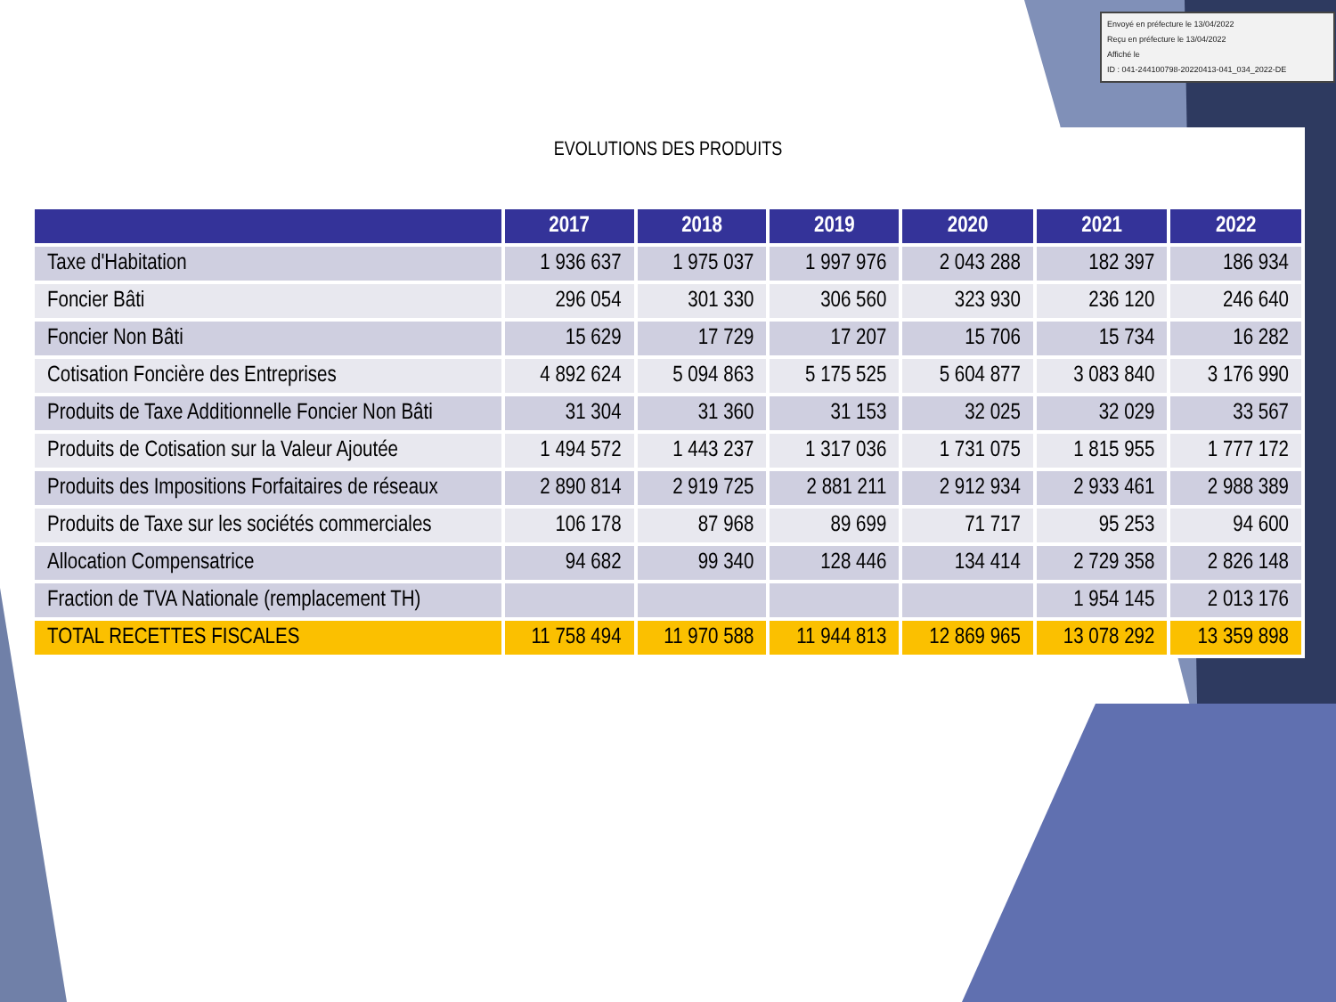Envoyé en préfecture le 13/04/2022
Reçu en préfecture le 13/04/2022
Affiché le
ID : 041-244100798-20220413-041_034_2022-DE
| EVOLUTIONS DES PRODUITS | | | | | | |
| --- | --- | --- | --- | --- | --- | --- |
| | 2017 | 2018 | 2019 | 2020 | 2021 | 2022 |
| Taxe d'Habitation | 1 936 637 | 1 975 037 | 1 997 976 | 2 043 288 | 182 397 | 186 934 |
| Foncier Bâti | 296 054 | 301 330 | 306 560 | 323 930 | 236 120 | 246 640 |
| Foncier Non Bâti | 15 629 | 17 729 | 17 207 | 15 706 | 15 734 | 16 282 |
| Cotisation Foncière des Entreprises | 4 892 624 | 5 094 863 | 5 175 525 | 5 604 877 | 3 083 840 | 3 176 990 |
| Produits de Taxe Additionnelle Foncier Non Bâti | 31 304 | 31 360 | 31 153 | 32 025 | 32 029 | 33 567 |
| Produits de Cotisation sur la Valeur Ajoutée | 1 494 572 | 1 443 237 | 1 317 036 | 1 731 075 | 1 815 955 | 1 777 172 |
| Produits des Impositions Forfaitaires de réseaux | 2 890 814 | 2 919 725 | 2 881 211 | 2 912 934 | 2 933 461 | 2 988 389 |
| Produits de Taxe sur les sociétés commerciales | 106 178 | 87 968 | 89 699 | 71 717 | 95 253 | 94 600 |
| Allocation Compensatrice | 94 682 | 99 340 | 128 446 | 134 414 | 2 729 358 | 2 826 148 |
| Fraction de TVA Nationale (remplacement TH) | | | | | 1 954 145 | 2 013 176 |
| TOTAL RECETTES FISCALES | 11 758 494 | 11 970 588 | 11 944 813 | 12 869 965 | 13 078 292 | 13 359 898 |